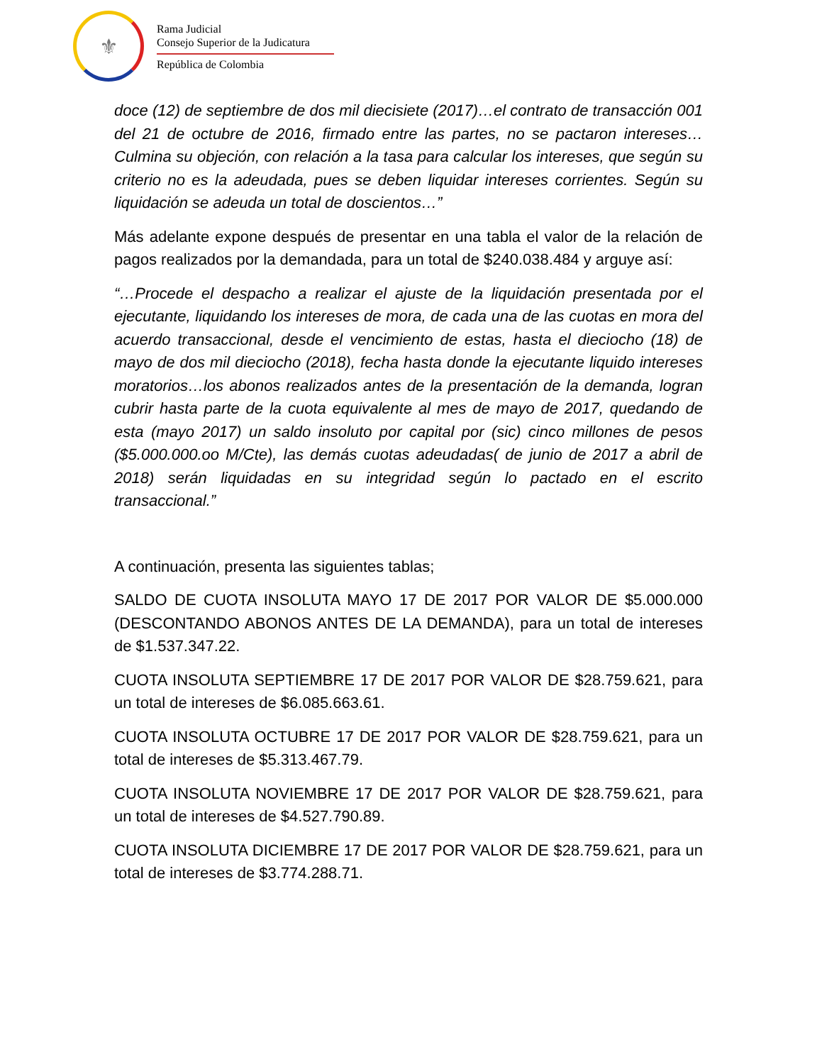⚜
Rama Judicial
Consejo Superior de la Judicatura
República de Colombia
doce (12) de septiembre de dos mil diecisiete (2017)…el contrato de transacción 001 del 21 de octubre de 2016, firmado entre las partes, no se pactaron intereses…Culmina su objeción, con relación a la tasa para calcular los intereses, que según su criterio no es la adeudada, pues se deben liquidar intereses corrientes. Según su liquidación se adeuda un total de doscientos…”
Más adelante expone después de presentar en una tabla el valor de la relación de pagos realizados por la demandada, para un total de $240.038.484 y arguye así:
“…Procede el despacho a realizar el ajuste de la liquidación presentada por el ejecutante, liquidando los intereses de mora, de cada una de las cuotas en mora del acuerdo transaccional, desde el vencimiento de estas, hasta el dieciocho (18) de mayo de dos mil dieciocho (2018), fecha hasta donde la ejecutante liquido intereses moratorios…los abonos realizados antes de la presentación de la demanda, logran cubrir hasta parte de la cuota equivalente al mes de mayo de 2017, quedando de esta (mayo 2017) un saldo insoluto por capital por (sic) cinco millones de pesos ($5.000.000.oo M/Cte), las demás cuotas adeudadas( de junio de 2017 a abril de 2018) serán liquidadas en su integridad según lo pactado en el escrito transaccional.”
A continuación, presenta las siguientes tablas;
SALDO DE CUOTA INSOLUTA MAYO 17 DE 2017 POR VALOR DE $5.000.000 (DESCONTANDO ABONOS ANTES DE LA DEMANDA), para un total de intereses de $1.537.347.22.
CUOTA INSOLUTA SEPTIEMBRE 17 DE 2017 POR VALOR DE $28.759.621, para un total de intereses de $6.085.663.61.
CUOTA INSOLUTA OCTUBRE 17 DE 2017 POR VALOR DE $28.759.621, para un total de intereses de $5.313.467.79.
CUOTA INSOLUTA NOVIEMBRE 17 DE 2017 POR VALOR DE $28.759.621, para un total de intereses de $4.527.790.89.
CUOTA INSOLUTA DICIEMBRE 17 DE 2017 POR VALOR DE $28.759.621, para un total de intereses de $3.774.288.71.